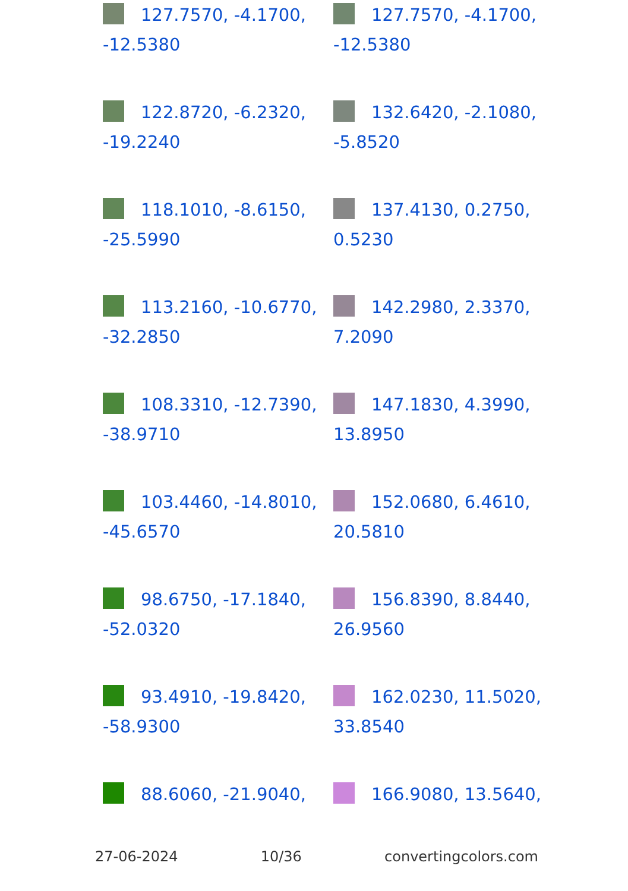127.7570, -4.1700, -12.5380
127.7570, -4.1700, -12.5380
122.8720, -6.2320, -19.2240
132.6420, -2.1080, -5.8520
118.1010, -8.6150, -25.5990
137.4130, 0.2750, 0.5230
113.2160, -10.6770, -32.2850
142.2980, 2.3370, 7.2090
108.3310, -12.7390, -38.9710
147.1830, 4.3990, 13.8950
103.4460, -14.8010, -45.6570
152.0680, 6.4610, 20.5810
98.6750, -17.1840, -52.0320
156.8390, 8.8440, 26.9560
93.4910, -19.8420, -58.9300
162.0230, 11.5020, 33.8540
88.6060, -21.9040,
166.9080, 13.5640,
27-06-2024 10/36 convertingcolors.com